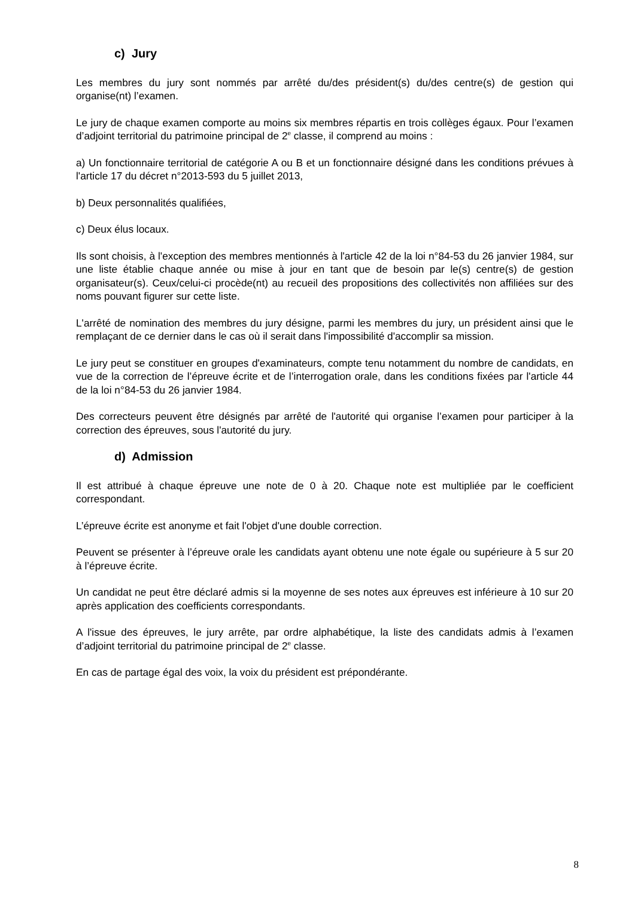c) Jury
Les membres du jury sont nommés par arrêté du/des président(s) du/des centre(s) de gestion qui organise(nt) l’examen.
Le jury de chaque examen comporte au moins six membres répartis en trois collèges égaux. Pour l’examen d’adjoint territorial du patrimoine principal de 2<sup>e</sup> classe, il comprend au moins :
a) Un fonctionnaire territorial de catégorie A ou B et un fonctionnaire désigné dans les conditions prévues à l'article 17 du décret n°2013-593 du 5 juillet 2013,
b) Deux personnalités qualifiées,
c) Deux élus locaux.
Ils sont choisis, à l'exception des membres mentionnés à l'article 42 de la loi n°84-53 du 26 janvier 1984, sur une liste établie chaque année ou mise à jour en tant que de besoin par le(s) centre(s) de gestion organisateur(s). Ceux/celui-ci procède(nt) au recueil des propositions des collectivités non affiliées sur des noms pouvant figurer sur cette liste.
L'arrêté de nomination des membres du jury désigne, parmi les membres du jury, un président ainsi que le remplaçant de ce dernier dans le cas où il serait dans l'impossibilité d'accomplir sa mission.
Le jury peut se constituer en groupes d'examinateurs, compte tenu notamment du nombre de candidats, en vue de la correction de l’épreuve écrite et de l’interrogation orale, dans les conditions fixées par l'article 44 de la loi n°84-53 du 26 janvier 1984.
Des correcteurs peuvent être désignés par arrêté de l'autorité qui organise l’examen pour participer à la correction des épreuves, sous l'autorité du jury.
d) Admission
Il est attribué à chaque épreuve une note de 0 à 20. Chaque note est multipliée par le coefficient correspondant.
L’épreuve écrite est anonyme et fait l'objet d'une double correction.
Peuvent se présenter à l’épreuve orale les candidats ayant obtenu une note égale ou supérieure à 5 sur 20 à l’épreuve écrite.
Un candidat ne peut être déclaré admis si la moyenne de ses notes aux épreuves est inférieure à 10 sur 20 après application des coefficients correspondants.
A l'issue des épreuves, le jury arrête, par ordre alphabétique, la liste des candidats admis à l’examen d’adjoint territorial du patrimoine principal de 2<sup>e</sup> classe.
En cas de partage égal des voix, la voix du président est prépondérante.
8